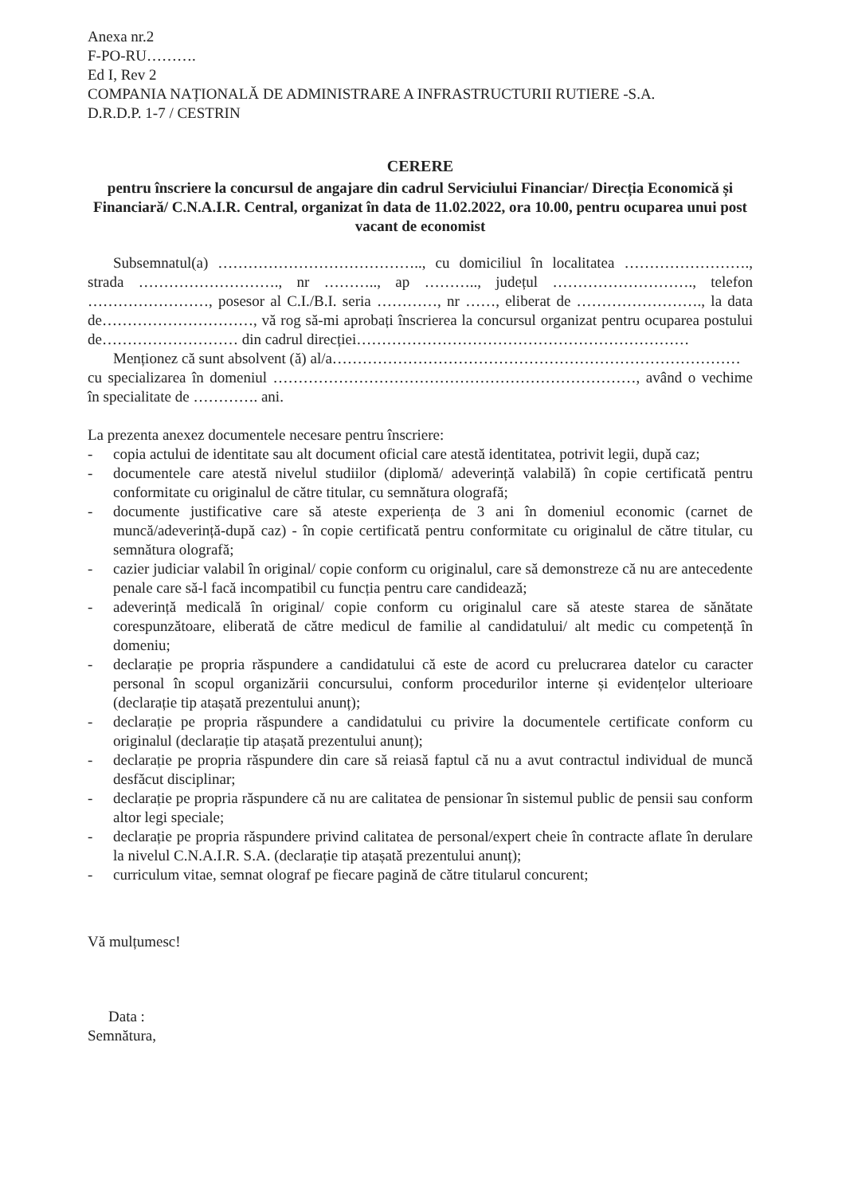Anexa nr.2
F-PO-RU……….
Ed I, Rev 2
COMPANIA NAȚIONALĂ DE ADMINISTRARE A INFRASTRUCTURII RUTIERE -S.A.
D.R.D.P. 1-7 / CESTRIN
CERERE
pentru înscriere la concursul de angajare din cadrul Serviciului Financiar/ Direcția Economică și Financiară/ C.N.A.I.R. Central, organizat în data de 11.02.2022, ora 10.00, pentru ocuparea unui post vacant de economist
Subsemnatul(a) ………………………………….., cu domiciliul în localitatea ……………………., strada ………………………., nr ……….., ap ……….., județul ………………………., telefon ……………………, posesor al C.I./B.I. seria …………, nr ……, eliberat de ……………………., la data de…………………………, vă rog să-mi aprobați înscrierea la concursul organizat pentru ocuparea postului de……………………… din cadrul direcției…………………………………………………………
Menționez că sunt absolvent (ă) al/a………………………………………………………………………
cu specializarea în domeniul ………………………………………………………………, având o vechime în specialitate de …………. ani.
La prezenta anexez documentele necesare pentru înscriere:
- copia actului de identitate sau alt document oficial care atestă identitatea, potrivit legii, după caz;
- documentele care atestă nivelul studiilor (diplomă/ adeverință valabilă) în copie certificată pentru conformitate cu originalul de către titular, cu semnătura olografă;
- documente justificative care să ateste experiența de 3 ani în domeniul economic (carnet de muncă/adeverință-după caz) - în copie certificată pentru conformitate cu originalul de către titular, cu semnătura olografă;
- cazier judiciar valabil în original/ copie conform cu originalul, care să demonstreze că nu are antecedente penale care să-l facă incompatibil cu funcția pentru care candidează;
- adeverință medicală în original/ copie conform cu originalul care să ateste starea de sănătate corespunzătoare, eliberată de către medicul de familie al candidatului/ alt medic cu competență în domeniu;
- declarație pe propria răspundere a candidatului că este de acord cu prelucrarea datelor cu caracter personal în scopul organizării concursului, conform procedurilor interne și evidențelor ulterioare (declarație tip atașată prezentului anunț);
- declarație pe propria răspundere a candidatului cu privire la documentele certificate conform cu originalul (declarație tip atașată prezentului anunț);
- declarație pe propria răspundere din care să reiasă faptul că nu a avut contractul individual de muncă desfăcut disciplinar;
- declarație pe propria răspundere că nu are calitatea de pensionar în sistemul public de pensii sau conform altor legi speciale;
- declarație pe propria răspundere privind calitatea de personal/expert cheie în contracte aflate în derulare la nivelul C.N.A.I.R. S.A. (declarație tip atașată prezentului anunț);
- curriculum vitae, semnat olograf pe fiecare pagină de către titularul concurent;
Vă mulțumesc!
Data :
Semnătura,